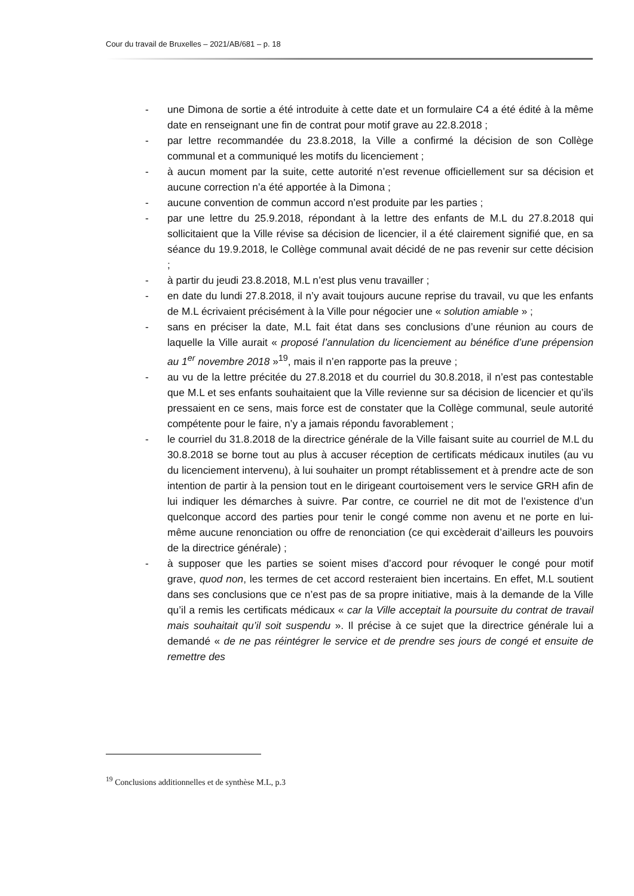Cour du travail de Bruxelles – 2021/AB/681 – p. 18
- une Dimona de sortie a été introduite à cette date et un formulaire C4 a été édité à la même date en renseignant une fin de contrat pour motif grave au 22.8.2018 ;
- par lettre recommandée du 23.8.2018, la Ville a confirmé la décision de son Collège communal et a communiqué les motifs du licenciement ;
- à aucun moment par la suite, cette autorité n’est revenue officiellement sur sa décision et aucune correction n’a été apportée à la Dimona ;
- aucune convention de commun accord n’est produite par les parties ;
- par une lettre du 25.9.2018, répondant à la lettre des enfants de M.L du 27.8.2018 qui sollicitaient que la Ville révise sa décision de licencier, il a été clairement signifié que, en sa séance du 19.9.2018, le Collège communal avait décidé de ne pas revenir sur cette décision ;
- à partir du jeudi 23.8.2018, M.L n’est plus venu travailler ;
- en date du lundi 27.8.2018, il n’y avait toujours aucune reprise du travail, vu que les enfants de M.L écrivaient précisément à la Ville pour négocier une « solution amiable » ;
- sans en préciser la date, M.L fait état dans ses conclusions d’une réunion au cours de laquelle la Ville aurait « proposé l’annulation du licenciement au bénéfice d’une prépension au 1<sup>er</sup> novembre 2018 »<sup>19</sup>, mais il n’en rapporte pas la preuve ;
- au vu de la lettre précitée du 27.8.2018 et du courriel du 30.8.2018, il n’est pas contestable que M.L et ses enfants souhaitaient que la Ville revienne sur sa décision de licencier et qu’ils pressaient en ce sens, mais force est de constater que la Collège communal, seule autorité compétente pour le faire, n’y a jamais répondu favorablement ;
- le courriel du 31.8.2018 de la directrice générale de la Ville faisant suite au courriel de M.L du 30.8.2018 se borne tout au plus à accuser réception de certificats médicaux inutiles (au vu du licenciement intervenu), à lui souhaiter un prompt rétablissement et à prendre acte de son intention de partir à la pension tout en le dirigeant courtoisement vers le service GRH afin de lui indiquer les démarches à suivre. Par contre, ce courriel ne dit mot de l’existence d’un quelconque accord des parties pour tenir le congé comme non avenu et ne porte en lui-même aucune renonciation ou offre de renonciation (ce qui excèderait d’ailleurs les pouvoirs de la directrice générale) ;
- à supposer que les parties se soient mises d’accord pour révoquer le congé pour motif grave, quod non, les termes de cet accord resteraient bien incertains. En effet, M.L soutient dans ses conclusions que ce n’est pas de sa propre initiative, mais à la demande de la Ville qu’il a remis les certificats médicaux « car la Ville acceptait la poursuite du contrat de travail mais souhaitait qu’il soit suspendu ». Il précise à ce sujet que la directrice générale lui a demandé « de ne pas réintégrer le service et de prendre ses jours de congé et ensuite de remettre des
<sup>19</sup> Conclusions additionnelles et de synthèse M.L, p.3